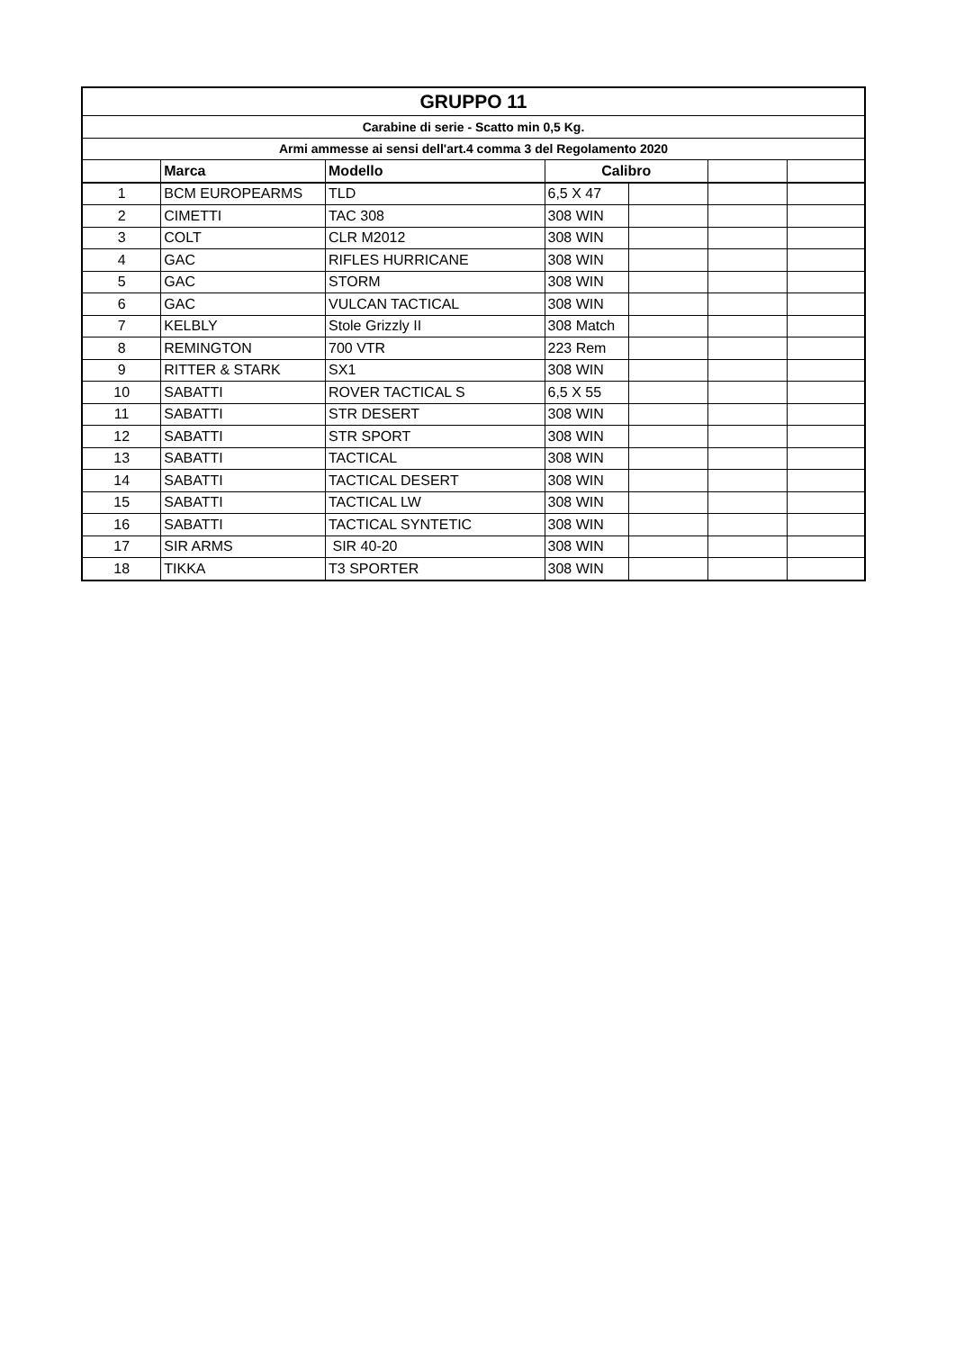| GRUPPO 11 | | | | | | |
| Carabine di serie - Scatto min 0,5 Kg. | | | | | | |
| Armi ammesse ai sensi dell'art.4 comma 3 del Regolamento 2020 | | | | | | |
| | Marca | Modello | Calibro | | | |
| 1 | BCM EUROPEARMS | TLD | 6,5 X 47 | | | |
| 2 | CIMETTI | TAC 308 | 308 WIN | | | |
| 3 | COLT | CLR M2012 | 308 WIN | | | |
| 4 | GAC | RIFLES HURRICANE | 308 WIN | | | |
| 5 | GAC | STORM | 308 WIN | | | |
| 6 | GAC | VULCAN TACTICAL | 308 WIN | | | |
| 7 | KELBLY | Stole Grizzly II | 308 Match | | | |
| 8 | REMINGTON | 700 VTR | 223 Rem | | | |
| 9 | RITTER & STARK | SX1 | 308 WIN | | | |
| 10 | SABATTI | ROVER TACTICAL S | 6,5 X 55 | | | |
| 11 | SABATTI | STR DESERT | 308 WIN | | | |
| 12 | SABATTI | STR SPORT | 308 WIN | | | |
| 13 | SABATTI | TACTICAL | 308 WIN | | | |
| 14 | SABATTI | TACTICAL DESERT | 308 WIN | | | |
| 15 | SABATTI | TACTICAL LW | 308 WIN | | | |
| 16 | SABATTI | TACTICAL SYNTETIC | 308 WIN | | | |
| 17 | SIR ARMS | SIR 40-20 | 308 WIN | | | |
| 18 | TIKKA | T3 SPORTER | 308 WIN | | | |